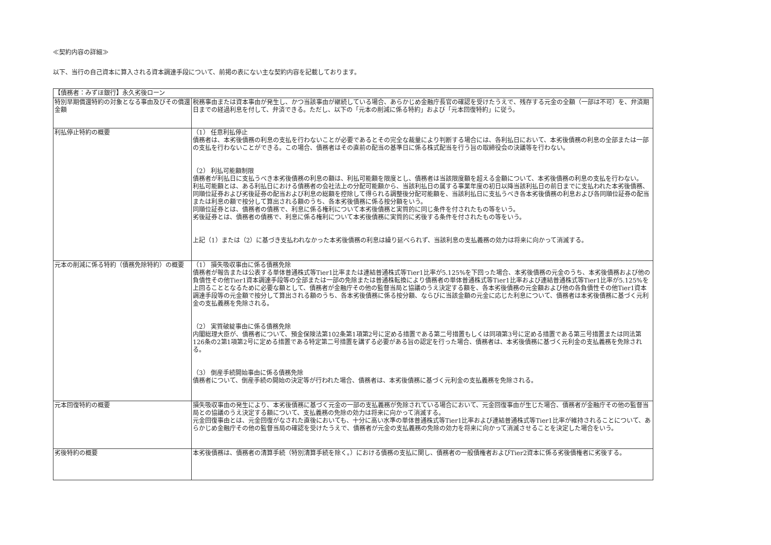≪契約内容の詳細≫
以下、当行の自己資本に算入される資本調達手段について、前掲の表にない主な契約内容を記載しております。
| 【債務者：みずほ銀行】永久劣後ローン | |
| 特別早期償還特約の対象となる事由及びその償還金額 | 税務事由または資本事由が発生し、かつ当該事由が継続している場合、あらかじめ金融庁長官の確認を受けたうえで、残存する元金の全額（一部は不可）を、弁済期日までの経過利息を付して、弁済できる。ただし、以下の「元本の削減に係る特約」および「元本回復特約」に従う。 |
| 利払停止特約の概要 | （1） 任意利払停止 債務者は、本劣後債務の利息の支払を行わないことが必要であるとその完全な裁量により判断する場合には、各利払日において、本劣後債務の利息の全部または一部の支払を行わないことができる。この場合、債務者はその直前の配当の基準日に係る株式配当を行う旨の取締役会の決議等を行わない。 （2） 利払可能額制限 債務者が利払日に支払うべき本劣後債務の利息の額は、利払可能額を限度とし、債務者は当該限度額を超える金額について、本劣後債務の利息の支払を行わない。 利払可能額とは、ある利払日における債務者の会社法上の分配可能額から、当該利払日の属する事業年度の初日以降当該利払日の前日までに支払われた本劣後債務、同順位証券および劣後証券の配当および利息の総額を控除して得られる調整後分配可能額を、当該利払日に支払うべき各本劣後債務の利息および各同順位証券の配当または利息の額で按分して算出される額のうち、各本劣後債務に係る按分額をいう。 同順位証券とは、債務者の債務で、利息に係る権利について本劣後債務と実質的に同じ条件を付されたもの等をいう。 劣後証券とは、債務者の債務で、利息に係る権利について本劣後債務に実質的に劣後する条件を付されたもの等をいう。 上記（1）または（2）に基づき支払われなかった本劣後債務の利息は繰り延べられず、当該利息の支払義務の効力は将来に向かって消滅する。 |
| 元本の削減に係る特約（債務免除特約）の概要 | （1） 損失吸収事由に係る債務免除 債務者が報告または公表する単体普通株式等Tier1比率または連結普通株式等Tier1比率が5.125%を下回った場合、本劣後債務の元金のうち、本劣後債務および他の負債性その他Tier1資本調達手段等の全部または一部の免除または普通株転換により債務者の単体普通株式等Tier1比率および連結普通株式等Tier1比率が5.125%を上回ることとなるために必要な額として、債務者が金融庁その他の監督当局と協議のうえ決定する額を、各本劣後債務の元金額および他の各負債性その他Tier1資本調達手段等の元金額で按分して算出される額のうち、各本劣後債務に係る按分額、ならびに当該金額の元金に応じた利息について、債務者は本劣後債務に基づく元利金の支払義務を免除される。 （2） 実質破綻事由に係る債務免除 内閣総理大臣が、債務者について、預金保険法第102条第1項第2号に定める措置である第二号措置もしくは同項第3号に定める措置である第三号措置または同法第126条の2第1項第2号に定める措置である特定第二号措置を講ずる必要がある旨の認定を行った場合、債務者は、本劣後債務に基づく元利金の支払義務を免除される。 （3） 倒産手続開始事由に係る債務免除 債務者について、倒産手続の開始の決定等が行われた場合、債務者は、本劣後債務に基づく元利金の支払義務を免除される。 |
| 元本回復特約の概要 | 損失吸収事由の発生により、本劣後債務に基づく元金の一部の支払義務が免除されている場合において、元金回復事由が生じた場合、債務者が金融庁その他の監督当局との協議のうえ決定する額について、支払義務の免除の効力は将来に向かって消滅する。 元金回復事由とは、元金回復がなされた直後においても、十分に高い水準の単体普通株式等Tier1比率および連結普通株式等Tier1比率が維持されることについて、あらかじめ金融庁その他の監督当局の確認を受けたうえで、債務者が元金の支払義務の免除の効力を将来に向かって消滅させることを決定した場合をいう。 |
| 劣後特約の概要 | 本劣後債務は、債務者の清算手続（特別清算手続を除く。）における債務の支払に関し、債務者の一般債権者およびTier2資本に係る劣後債権者に劣後する。 |